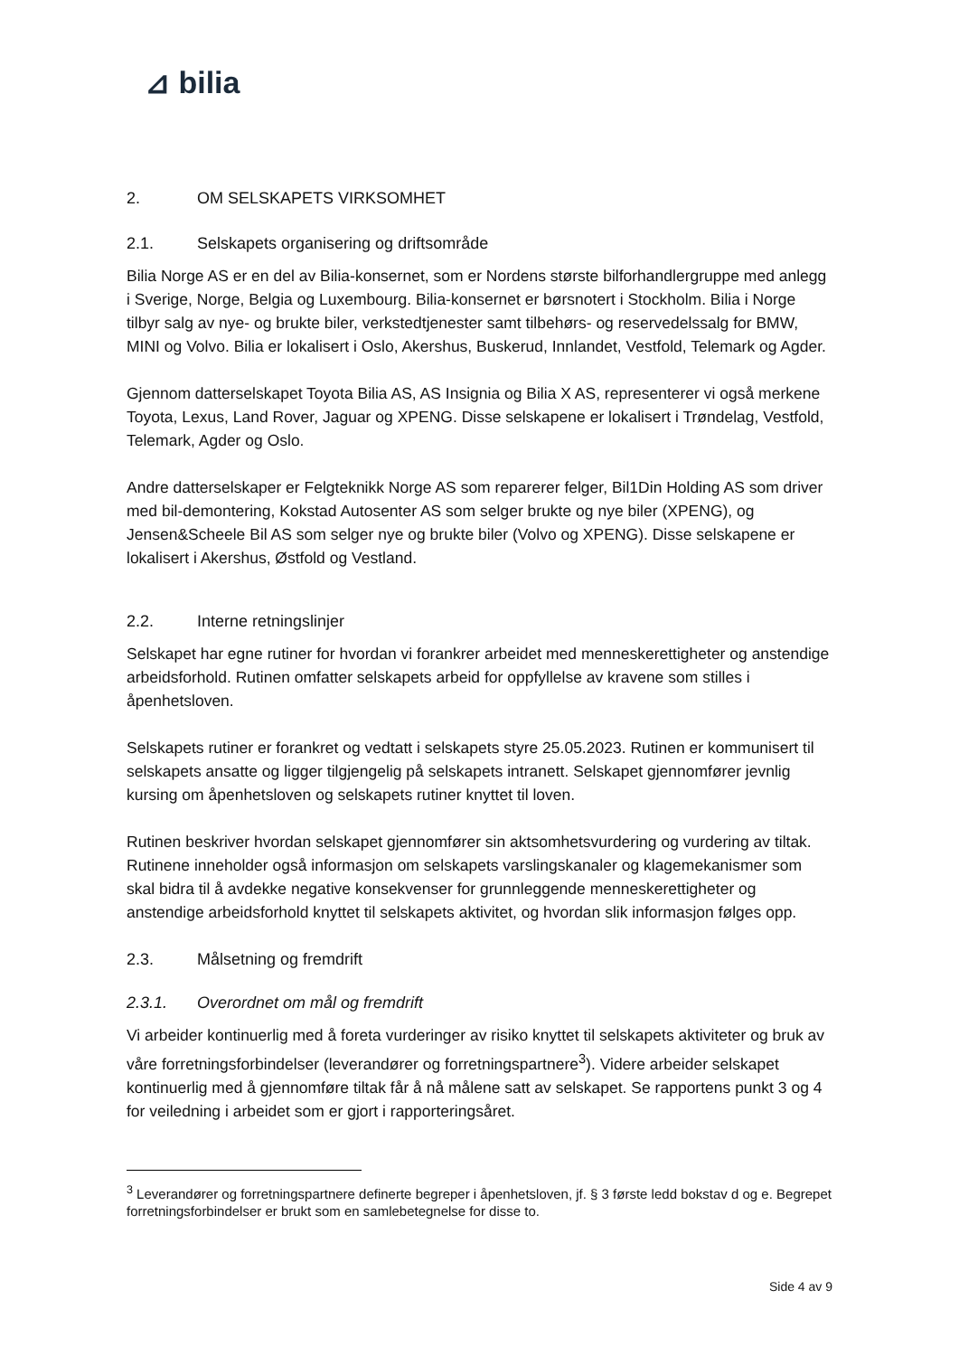⊿ bilia
2. OM SELSKAPETS VIRKSOMHET
2.1. Selskapets organisering og driftsområde
Bilia Norge AS er en del av Bilia-konsernet, som er Nordens største bilforhandlergruppe med anlegg i Sverige, Norge, Belgia og Luxembourg. Bilia-konsernet er børsnotert i Stockholm. Bilia i Norge tilbyr salg av nye- og brukte biler, verkstedtjenester samt tilbehørs- og reservedelssalg for BMW, MINI og Volvo. Bilia er lokalisert i Oslo, Akershus, Buskerud, Innlandet, Vestfold, Telemark og Agder.
Gjennom datterselskapet Toyota Bilia AS, AS Insignia og Bilia X AS, representerer vi også merkene Toyota, Lexus, Land Rover, Jaguar og XPENG. Disse selskapene er lokalisert i Trøndelag, Vestfold, Telemark, Agder og Oslo.
Andre datterselskaper er Felgteknikk Norge AS som reparerer felger, Bil1Din Holding AS som driver med bil-demontering, Kokstad Autosenter AS som selger brukte og nye biler (XPENG), og Jensen&Scheele Bil AS som selger nye og brukte biler (Volvo og XPENG). Disse selskapene er lokalisert i Akershus, Østfold og Vestland.
2.2. Interne retningslinjer
Selskapet har egne rutiner for hvordan vi forankrer arbeidet med menneskerettigheter og anstendige arbeidsforhold. Rutinen omfatter selskapets arbeid for oppfyllelse av kravene som stilles i åpenhetsloven.
Selskapets rutiner er forankret og vedtatt i selskapets styre 25.05.2023. Rutinen er kommunisert til selskapets ansatte og ligger tilgjengelig på selskapets intranett. Selskapet gjennomfører jevnlig kursing om åpenhetsloven og selskapets rutiner knyttet til loven.
Rutinen beskriver hvordan selskapet gjennomfører sin aktsomhetsvurdering og vurdering av tiltak. Rutinene inneholder også informasjon om selskapets varslingskanaler og klagemekanismer som skal bidra til å avdekke negative konsekvenser for grunnleggende menneskerettigheter og anstendige arbeidsforhold knyttet til selskapets aktivitet, og hvordan slik informasjon følges opp.
2.3. Målsetning og fremdrift
2.3.1. Overordnet om mål og fremdrift
Vi arbeider kontinuerlig med å foreta vurderinger av risiko knyttet til selskapets aktiviteter og bruk av våre forretningsforbindelser (leverandører og forretningspartnere<sup>3</sup>). Videre arbeider selskapet kontinuerlig med å gjennomføre tiltak får å nå målene satt av selskapet. Se rapportens punkt 3 og 4 for veiledning i arbeidet som er gjort i rapporteringsåret.
<sup>3</sup> Leverandører og forretningspartnere definerte begreper i åpenhetsloven, jf. § 3 første ledd bokstav d og e. Begrepet forretningsforbindelser er brukt som en samlebetegnelse for disse to.
Side 4 av 9